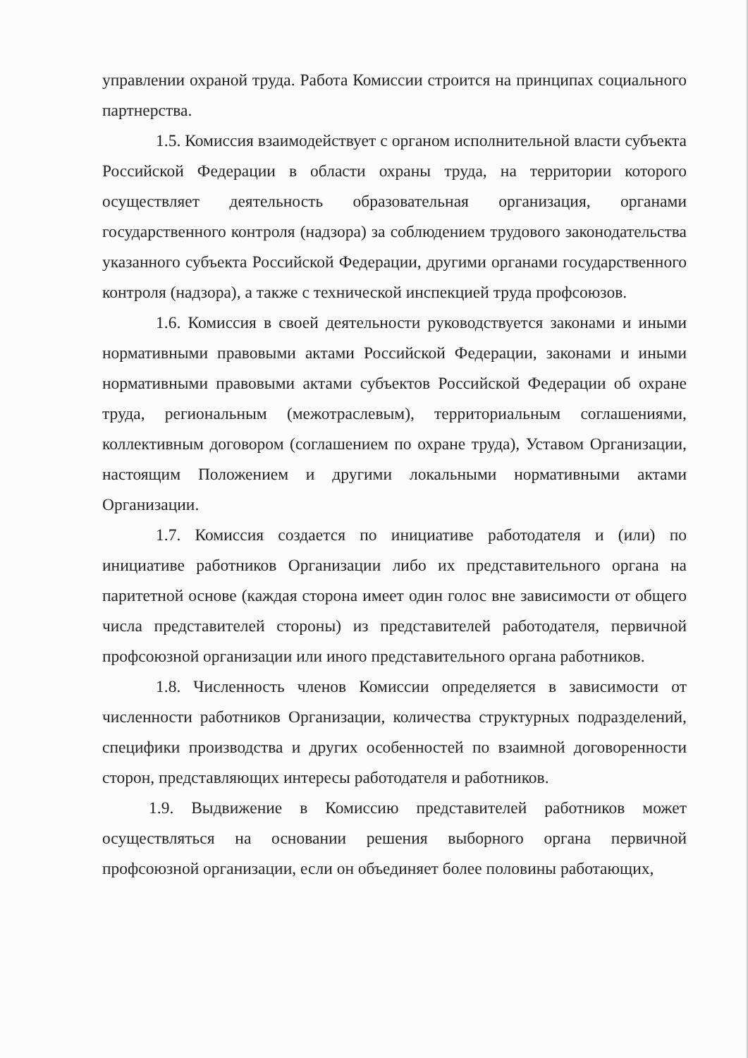управлении охраной труда. Работа Комиссии строится на принципах социального партнерства.
1.5. Комиссия взаимодействует с органом исполнительной власти субъекта Российской Федерации в области охраны труда, на территории которого осуществляет деятельность образовательная организация, органами государственного контроля (надзора) за соблюдением трудового законодательства указанного субъекта Российской Федерации, другими органами государственного контроля (надзора), а также с технической инспекцией труда профсоюзов.
1.6. Комиссия в своей деятельности руководствуется законами и иными нормативными правовыми актами Российской Федерации, законами и иными нормативными правовыми актами субъектов Российской Федерации об охране труда, региональным (межотраслевым), территориальным соглашениями, коллективным договором (соглашением по охране труда), Уставом Организации, настоящим Положением и другими локальными нормативными актами Организации.
1.7. Комиссия создается по инициативе работодателя и (или) по инициативе работников Организации либо их представительного органа на паритетной основе (каждая сторона имеет один голос вне зависимости от общего числа представителей стороны) из представителей работодателя, первичной профсоюзной организации или иного представительного органа работников.
1.8. Численность членов Комиссии определяется в зависимости от численности работников Организации, количества структурных подразделений, специфики производства и других особенностей по взаимной договоренности сторон, представляющих интересы работодателя и работников.
1.9. Выдвижение в Комиссию представителей работников может осуществляться на основании решения выборного органа первичной профсоюзной организации, если он объединяет более половины работающих,